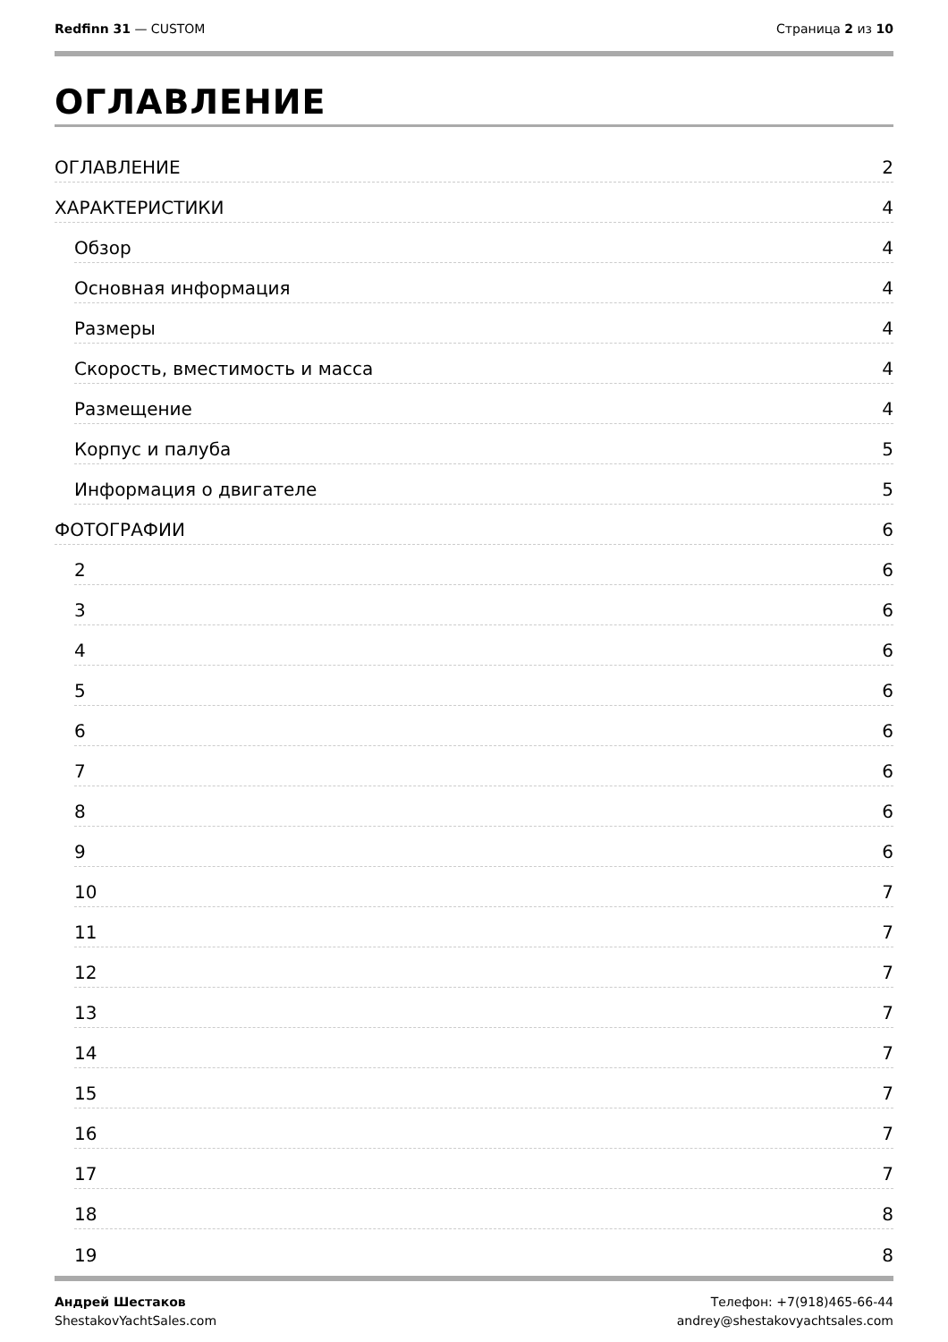Redfinn 31 — CUSTOM Страница 2 из 10
ОГЛАВЛЕНИЕ
ОГЛАВЛЕНИЕ 2
ХАРАКТЕРИСТИКИ 4
Обзор 4
Основная информация 4
Размеры 4
Скорость, вместимость и масса 4
Размещение 4
Корпус и палуба 5
Информация о двигателе 5
ФОТОГРАФИИ 6
2 6
3 6
4 6
5 6
6 6
7 6
8 6
9 6
10 7
11 7
12 7
13 7
14 7
15 7
16 7
17 7
18 8
19 8
Андрей Шестаков
ShestakovYachtSales.com
Телефон: +7(918)465-66-44
andrey@shestakovyachtsales.com